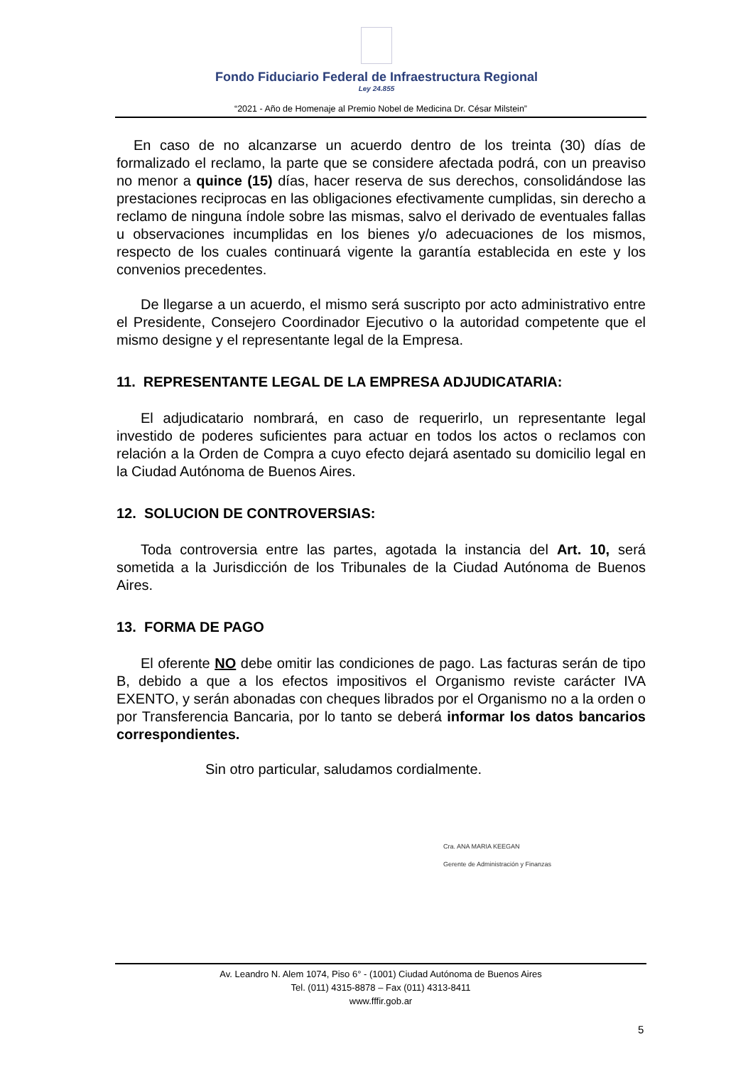Fondo Fiduciario Federal de Infraestructura Regional
Ley 24.855
“2021 - Año de Homenaje al Premio Nobel de Medicina Dr. César Milstein”
En caso de no alcanzarse un acuerdo dentro de los treinta (30) días de formalizado el reclamo, la parte que se considere afectada podrá, con un preaviso no menor a quince (15) días, hacer reserva de sus derechos, consolidándose las prestaciones reciprocas en las obligaciones efectivamente cumplidas, sin derecho a reclamo de ninguna índole sobre las mismas, salvo el derivado de eventuales fallas u observaciones incumplidas en los bienes y/o adecuaciones de los mismos, respecto de los cuales continuará vigente la garantía establecida en este y los convenios precedentes.
De llegarse a un acuerdo, el mismo será suscripto por acto administrativo entre el Presidente, Consejero Coordinador Ejecutivo o la autoridad competente que el mismo designe y el representante legal de la Empresa.
11. REPRESENTANTE LEGAL DE LA EMPRESA ADJUDICATARIA:
El adjudicatario nombrará, en caso de requerirlo, un representante legal investido de poderes suficientes para actuar en todos los actos o reclamos con relación a la Orden de Compra a cuyo efecto dejará asentado su domicilio legal en la Ciudad Autónoma de Buenos Aires.
12. SOLUCION DE CONTROVERSIAS:
Toda controversia entre las partes, agotada la instancia del Art. 10, será sometida a la Jurisdicción de los Tribunales de la Ciudad Autónoma de Buenos Aires.
13. FORMA DE PAGO
El oferente NO debe omitir las condiciones de pago. Las facturas serán de tipo B, debido a que a los efectos impositivos el Organismo reviste carácter IVA EXENTO, y serán abonadas con cheques librados por el Organismo no a la orden o por Transferencia Bancaria, por lo tanto se deberá informar los datos bancarios correspondientes.
Sin otro particular, saludamos cordialmente.
Cra. ANA MARIA KEEGAN
Gerente de Administración y Finanzas
Av. Leandro N. Alem 1074, Piso 6° - (1001) Ciudad Autónoma de Buenos Aires
Tel. (011) 4315-8878 – Fax (011) 4313-8411
www.fffir.gob.ar
5